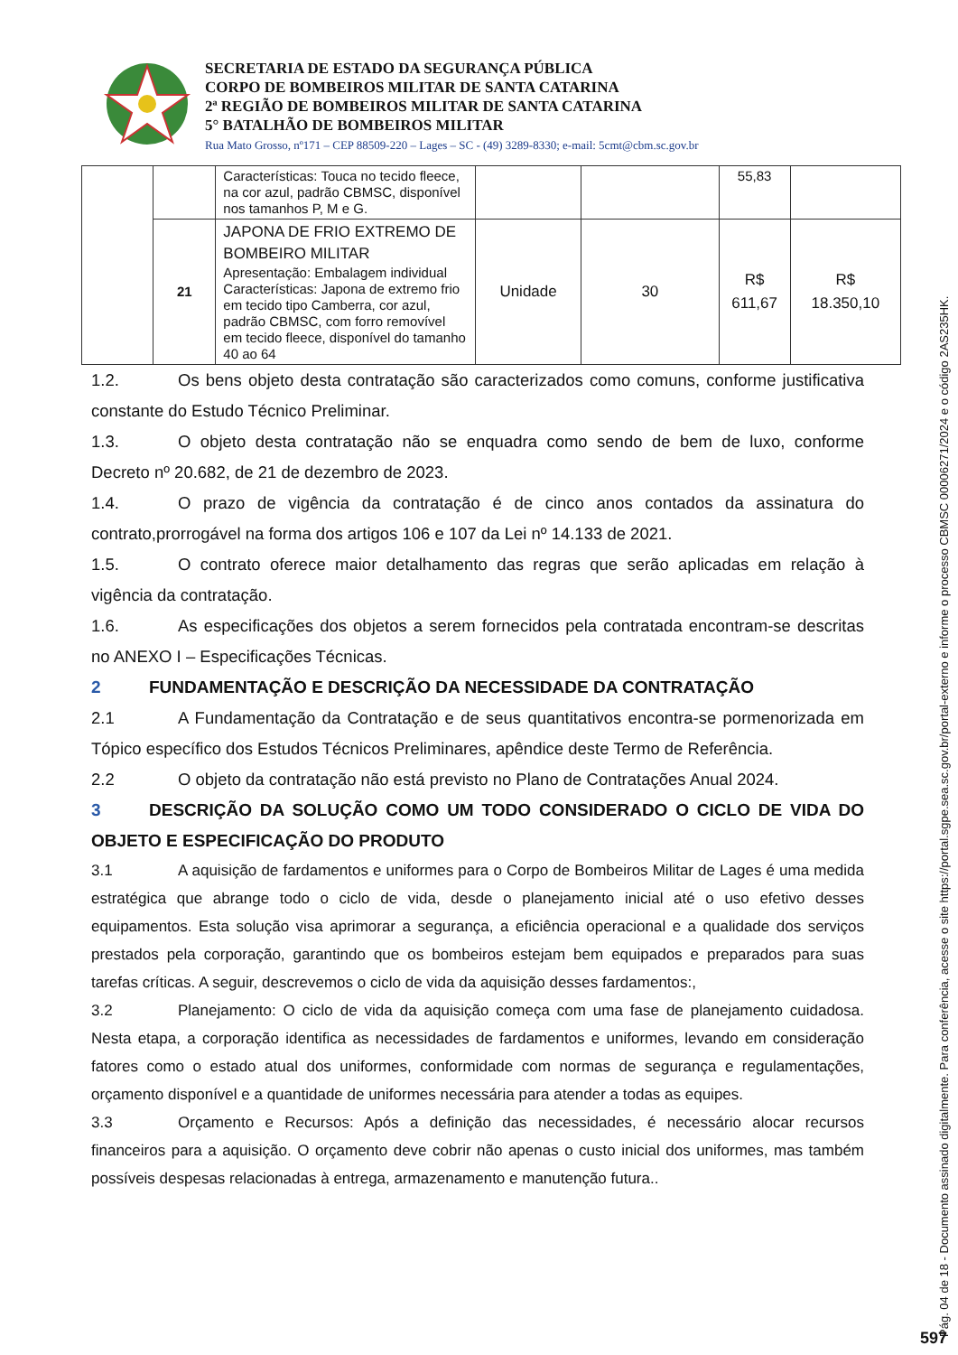SECRETARIA DE ESTADO DA SEGURANÇA PÚBLICA
CORPO DE BOMBEIROS MILITAR DE SANTA CATARINA
2ª REGIÃO DE BOMBEIROS MILITAR DE SANTA CATARINA
5° BATALHÃO DE BOMBEIROS MILITAR
Rua Mato Grosso, nº171 – CEP 88509-220 – Lages – SC - (49) 3289-8330; e-mail: 5cmt@cbm.sc.gov.br
| | | Características: Touca no tecido fleece, na cor azul, padrão CBMSC, disponível nos tamanhos P, M e G. | | | 55,83 | |
| | 21 | JAPONA DE FRIO EXTREMO DE BOMBEIRO MILITAR Apresentação: Embalagem individual Características: Japona de extremo frio em tecido tipo Camberra, cor azul, padrão CBMSC, com forro removível em tecido fleece, disponível do tamanho 40 ao 64 | Unidade | 30 | R$ 611,67 | R$ 18.350,10 |
1.2. Os bens objeto desta contratação são caracterizados como comuns, conforme justificativa constante do Estudo Técnico Preliminar.
1.3. O objeto desta contratação não se enquadra como sendo de bem de luxo, conforme Decreto nº 20.682, de 21 de dezembro de 2023.
1.4. O prazo de vigência da contratação é de cinco anos contados da assinatura do contrato,prorrogável na forma dos artigos 106 e 107 da Lei nº 14.133 de 2021.
1.5. O contrato oferece maior detalhamento das regras que serão aplicadas em relação à vigência da contratação.
1.6. As especificações dos objetos a serem fornecidos pela contratada encontram-se descritas no ANEXO I – Especificações Técnicas.
2 FUNDAMENTAÇÃO E DESCRIÇÃO DA NECESSIDADE DA CONTRATAÇÃO
2.1 A Fundamentação da Contratação e de seus quantitativos encontra-se pormenorizada em Tópico específico dos Estudos Técnicos Preliminares, apêndice deste Termo de Referência.
2.2 O objeto da contratação não está previsto no Plano de Contratações Anual 2024.
3 DESCRIÇÃO DA SOLUÇÃO COMO UM TODO CONSIDERADO O CICLO DE VIDA DO OBJETO E ESPECIFICAÇÃO DO PRODUTO
3.1 A aquisição de fardamentos e uniformes para o Corpo de Bombeiros Militar de Lages é uma medida estratégica que abrange todo o ciclo de vida, desde o planejamento inicial até o uso efetivo desses equipamentos. Esta solução visa aprimorar a segurança, a eficiência operacional e a qualidade dos serviços prestados pela corporação, garantindo que os bombeiros estejam bem equipados e preparados para suas tarefas críticas. A seguir, descrevemos o ciclo de vida da aquisição desses fardamentos:,
3.2 Planejamento: O ciclo de vida da aquisição começa com uma fase de planejamento cuidadosa. Nesta etapa, a corporação identifica as necessidades de fardamentos e uniformes, levando em consideração fatores como o estado atual dos uniformes, conformidade com normas de segurança e regulamentações, orçamento disponível e a quantidade de uniformes necessária para atender a todas as equipes.
3.3 Orçamento e Recursos: Após a definição das necessidades, é necessário alocar recursos financeiros para a aquisição. O orçamento deve cobrir não apenas o custo inicial dos uniformes, mas também possíveis despesas relacionadas à entrega, armazenamento e manutenção futura..
Pág. 04 de 18 - Documento assinado digitalmente. Para conferência, acesse o site https://portal.sgpe.sea.sc.gov.br/portal-externo e informe o processo CBMSC 00006271/2024 e o código 2AS235HK.
597